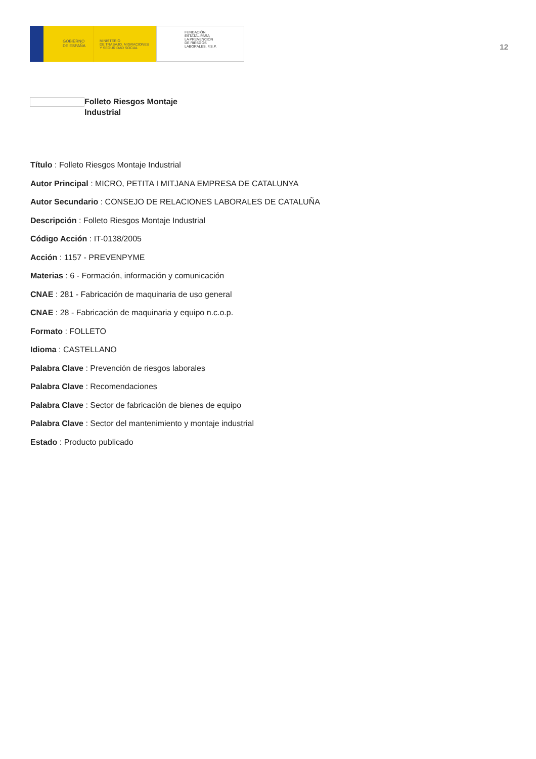GOBIERNO
DE ESPAÑA
MINISTERIO
DE TRABAJO, MIGRACIONES
Y SEGURIDAD SOCIAL
FUNDACIÓN
ESTATAL PARA
LA PREVENCIÓN
DE RIESGOS
LABORALES, F.S.P.
12
Folleto Riesgos Montaje
Industrial
Título : Folleto Riesgos Montaje Industrial
Autor Principal : MICRO, PETITA I MITJANA EMPRESA DE CATALUNYA
Autor Secundario : CONSEJO DE RELACIONES LABORALES DE CATALUÑA
Descripción : Folleto Riesgos Montaje Industrial
Código Acción : IT-0138/2005
Acción : 1157 - PREVENPYME
Materias : 6 - Formación, información y comunicación
CNAE : 281 - Fabricación de maquinaria de uso general
CNAE : 28 - Fabricación de maquinaria y equipo n.c.o.p.
Formato : FOLLETO
Idioma : CASTELLANO
Palabra Clave : Prevención de riesgos laborales
Palabra Clave : Recomendaciones
Palabra Clave : Sector de fabricación de bienes de equipo
Palabra Clave : Sector del mantenimiento y montaje industrial
Estado : Producto publicado